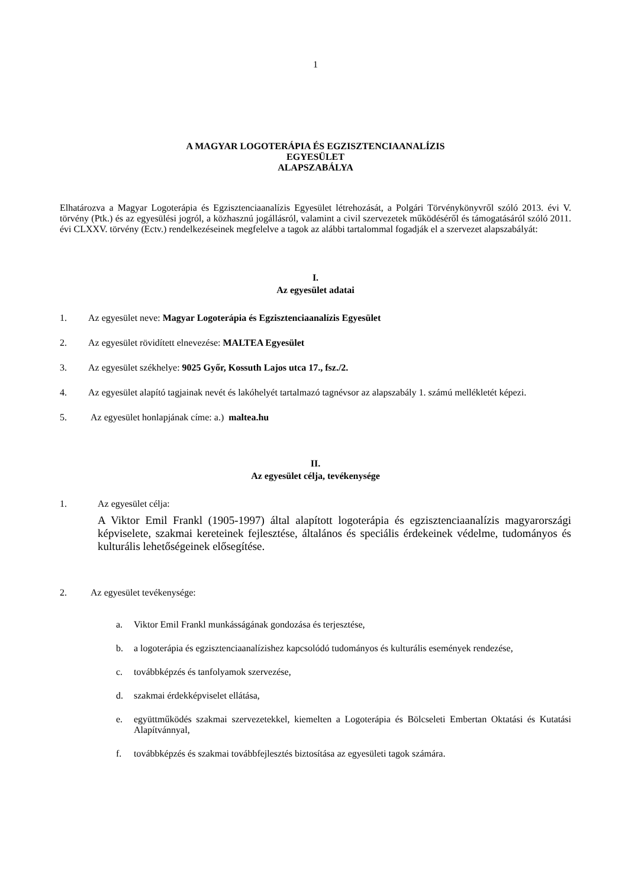1
A MAGYAR LOGOTERÁPIA ÉS EGZISZTENCIAANALÍZIS
EGYESÜLET
ALAPSZABÁLYA
Elhatározva a Magyar Logoterápia és Egzisztenciaanalízis Egyesület létrehozását, a Polgári Törvénykönyvről szóló 2013. évi V. törvény (Ptk.) és az egyesülési jogról, a közhasznú jogállásról, valamint a civil szervezetek működéséről és támogatásáról szóló 2011. évi CLXXV. törvény (Ectv.) rendelkezéseinek megfelelve a tagok az alábbi tartalommal fogadják el a szervezet alapszabályát:
I.
Az egyesület adatai
1. Az egyesület neve: Magyar Logoterápia és Egzisztenciaanalízis Egyesület
2. Az egyesület rövidített elnevezése: MALTEA Egyesület
3. Az egyesület székhelye: 9025 Győr, Kossuth Lajos utca 17., fsz./2.
4. Az egyesület alapító tagjainak nevét és lakóhelyét tartalmazó tagnévsor az alapszabály 1. számú mellékletét képezi.
5. Az egyesület honlapjának címe: a.) maltea.hu
II.
Az egyesület célja, tevékenysége
1. Az egyesület célja:
A Viktor Emil Frankl (1905-1997) által alapított logoterápia és egzisztenciaanalízis magyarországi képviselete, szakmai kereteinek fejlesztése, általános és speciális érdekeinek védelme, tudományos és kulturális lehetőségeinek elősegítése.
2. Az egyesület tevékenysége:
a. Viktor Emil Frankl munkásságának gondozása és terjesztése,
b. a logoterápia és egzisztenciaanalízishez kapcsolódó tudományos és kulturális események rendezése,
c. továbbképzés és tanfolyamok szervezése,
d. szakmai érdekképviselet ellátása,
e. együttműködés szakmai szervezetekkel, kiemelten a Logoterápia és Bölcseleti Embertan Oktatási és Kutatási Alapítvánnyal,
f. továbbképzés és szakmai továbbfejlesztés biztosítása az egyesületi tagok számára.